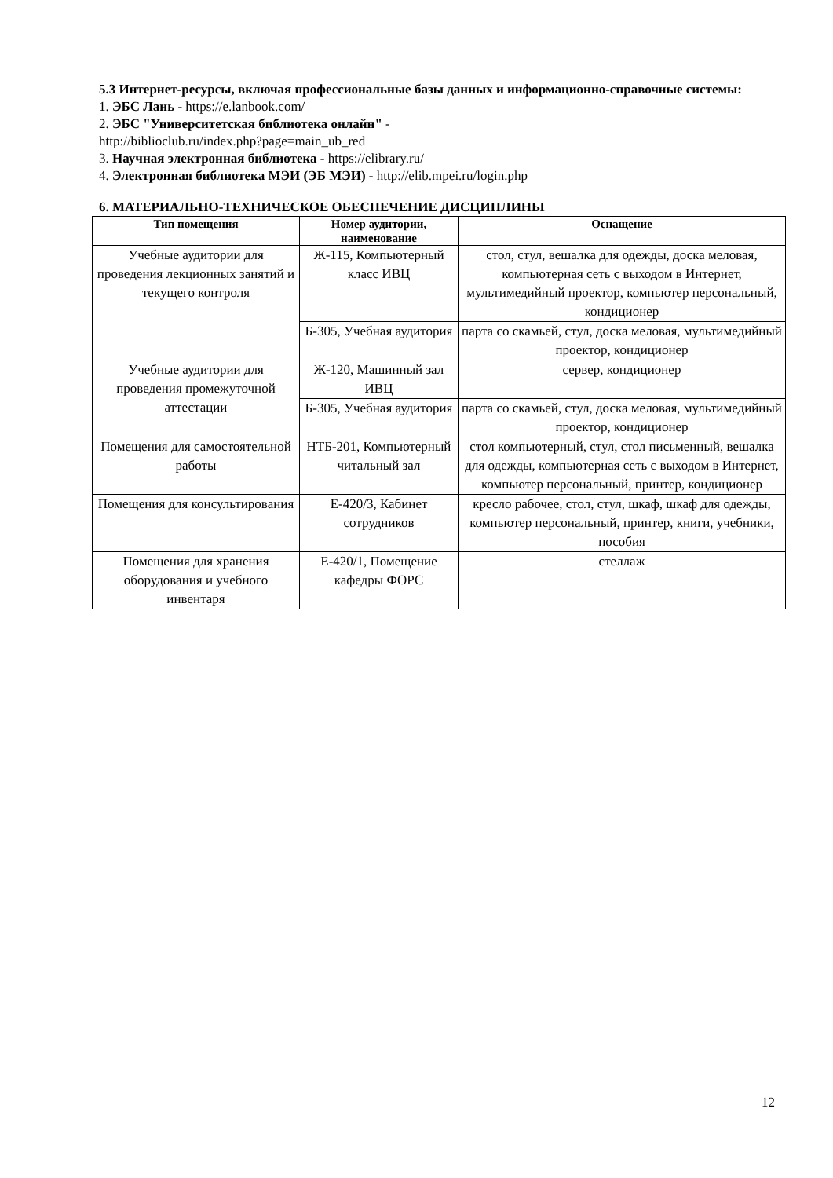5.3 Интернет-ресурсы, включая профессиональные базы данных и информационно-справочные системы:
1. ЭБС Лань - https://e.lanbook.com/
2. ЭБС "Университетская библиотека онлайн" -
http://biblioclub.ru/index.php?page=main_ub_red
3. Научная электронная библиотека - https://elibrary.ru/
4. Электронная библиотека МЭИ (ЭБ МЭИ) - http://elib.mpei.ru/login.php
6. МАТЕРИАЛЬНО-ТЕХНИЧЕСКОЕ ОБЕСПЕЧЕНИЕ ДИСЦИПЛИНЫ
| Тип помещения | Номер аудитории, наименование | Оснащение |
| --- | --- | --- |
| Учебные аудитории для проведения лекционных занятий и текущего контроля | Ж-115, Компьютерный класс ИВЦ | стол, стул, вешалка для одежды, доска меловая, компьютерная сеть с выходом в Интернет, мультимедийный проектор, компьютер персональный, кондиционер |
| | Б-305, Учебная аудитория | парта со скамьей, стул, доска меловая, мультимедийный проектор, кондиционер |
| Учебные аудитории для проведения промежуточной аттестации | Ж-120, Машинный зал ИВЦ | сервер, кондиционер |
| | Б-305, Учебная аудитория | парта со скамьей, стул, доска меловая, мультимедийный проектор, кондиционер |
| Помещения для самостоятельной работы | НТБ-201, Компьютерный читальный зал | стол компьютерный, стул, стол письменный, вешалка для одежды, компьютерная сеть с выходом в Интернет, компьютер персональный, принтер, кондиционер |
| Помещения для консультирования | Е-420/3, Кабинет сотрудников | кресло рабочее, стол, стул, шкаф, шкаф для одежды, компьютер персональный, принтер, книги, учебники, пособия |
| Помещения для хранения оборудования и учебного инвентаря | Е-420/1, Помещение кафедры ФОРС | стеллаж |
12